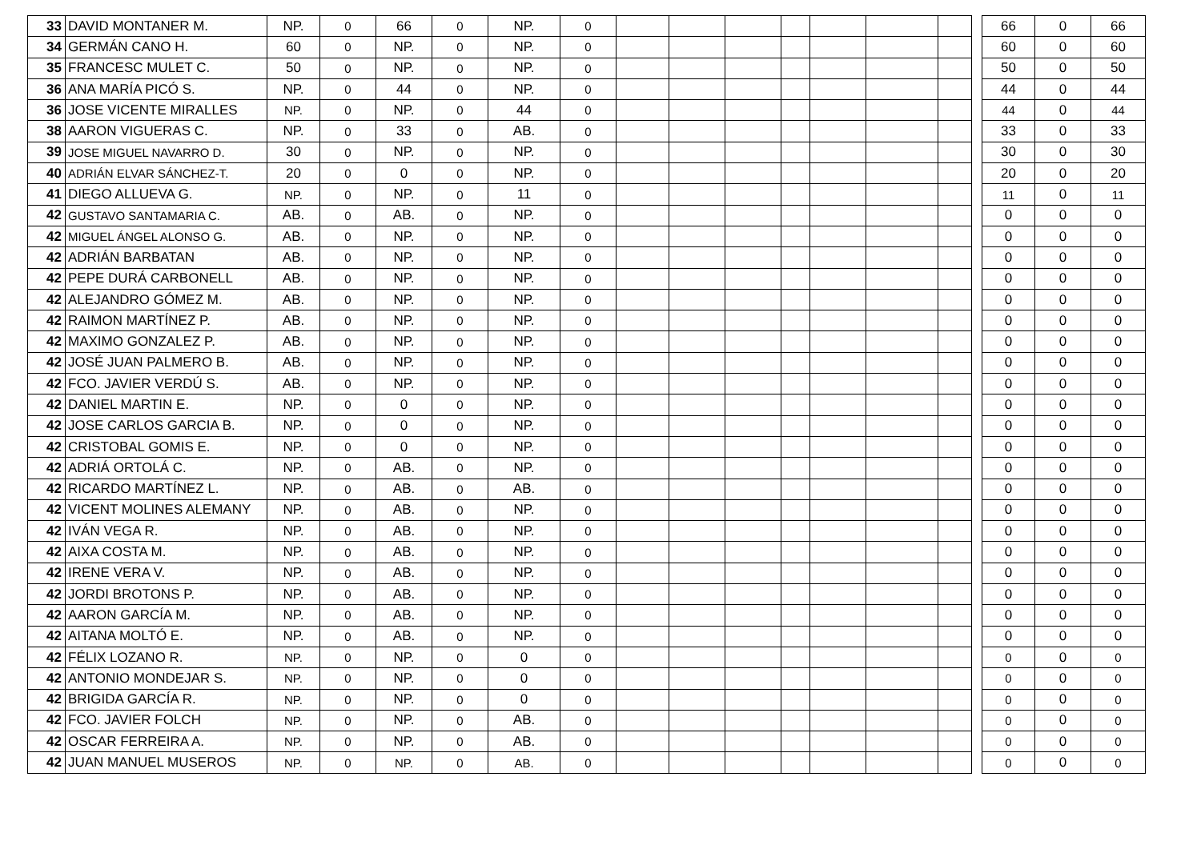| 33 | DAVID MONTANER M. | NP. | 0 | 66 | 0 | NP. | 0 | | | | | | | | | 66 | 0 | 66 |
| 34 | GERMÁN CANO H. | 60 | 0 | NP. | 0 | NP. | 0 | | | | | | | | | 60 | 0 | 60 |
| 35 | FRANCESC MULET C. | 50 | 0 | NP. | 0 | NP. | 0 | | | | | | | | | 50 | 0 | 50 |
| 36 | ANA MARÍA PICÓ S. | NP. | 0 | 44 | 0 | NP. | 0 | | | | | | | | | 44 | 0 | 44 |
| 36 | JOSE VICENTE MIRALLES | NP. | 0 | NP. | 0 | 44 | 0 | | | | | | | | | 44 | 0 | 44 |
| 38 | AARON VIGUERAS C. | NP. | 0 | 33 | 0 | AB. | 0 | | | | | | | | | 33 | 0 | 33 |
| 39 | JOSE MIGUEL NAVARRO D. | 30 | 0 | NP. | 0 | NP. | 0 | | | | | | | | | 30 | 0 | 30 |
| 40 | ADRIÁN ELVAR SÁNCHEZ-T. | 20 | 0 | 0 | 0 | NP. | 0 | | | | | | | | | 20 | 0 | 20 |
| 41 | DIEGO ALLUEVA G. | NP. | 0 | NP. | 0 | 11 | 0 | | | | | | | | | 11 | 0 | 11 |
| 42 | GUSTAVO SANTAMARIA C. | AB. | 0 | AB. | 0 | NP. | 0 | | | | | | | | | 0 | 0 | 0 |
| 42 | MIGUEL ÁNGEL ALONSO G. | AB. | 0 | NP. | 0 | NP. | 0 | | | | | | | | | 0 | 0 | 0 |
| 42 | ADRIÁN BARBATAN | AB. | 0 | NP. | 0 | NP. | 0 | | | | | | | | | 0 | 0 | 0 |
| 42 | PEPE DURÁ CARBONELL | AB. | 0 | NP. | 0 | NP. | 0 | | | | | | | | | 0 | 0 | 0 |
| 42 | ALEJANDRO GÓMEZ M. | AB. | 0 | NP. | 0 | NP. | 0 | | | | | | | | | 0 | 0 | 0 |
| 42 | RAIMON MARTÍNEZ P. | AB. | 0 | NP. | 0 | NP. | 0 | | | | | | | | | 0 | 0 | 0 |
| 42 | MAXIMO GONZALEZ P. | AB. | 0 | NP. | 0 | NP. | 0 | | | | | | | | | 0 | 0 | 0 |
| 42 | JOSÉ JUAN PALMERO B. | AB. | 0 | NP. | 0 | NP. | 0 | | | | | | | | | 0 | 0 | 0 |
| 42 | FCO. JAVIER VERDÚ S. | AB. | 0 | NP. | 0 | NP. | 0 | | | | | | | | | 0 | 0 | 0 |
| 42 | DANIEL MARTIN E. | NP. | 0 | 0 | 0 | NP. | 0 | | | | | | | | | 0 | 0 | 0 |
| 42 | JOSE CARLOS GARCIA B. | NP. | 0 | 0 | 0 | NP. | 0 | | | | | | | | | 0 | 0 | 0 |
| 42 | CRISTOBAL GOMIS E. | NP. | 0 | 0 | 0 | NP. | 0 | | | | | | | | | 0 | 0 | 0 |
| 42 | ADRIÁ ORTOLÁ C. | NP. | 0 | AB. | 0 | NP. | 0 | | | | | | | | | 0 | 0 | 0 |
| 42 | RICARDO MARTÍNEZ L. | NP. | 0 | AB. | 0 | AB. | 0 | | | | | | | | | 0 | 0 | 0 |
| 42 | VICENT MOLINES ALEMANY | NP. | 0 | AB. | 0 | NP. | 0 | | | | | | | | | 0 | 0 | 0 |
| 42 | IVÁN VEGA R. | NP. | 0 | AB. | 0 | NP. | 0 | | | | | | | | | 0 | 0 | 0 |
| 42 | AIXA COSTA M. | NP. | 0 | AB. | 0 | NP. | 0 | | | | | | | | | 0 | 0 | 0 |
| 42 | IRENE VERA V. | NP. | 0 | AB. | 0 | NP. | 0 | | | | | | | | | 0 | 0 | 0 |
| 42 | JORDI BROTONS P. | NP. | 0 | AB. | 0 | NP. | 0 | | | | | | | | | 0 | 0 | 0 |
| 42 | AARON GARCÍA M. | NP. | 0 | AB. | 0 | NP. | 0 | | | | | | | | | 0 | 0 | 0 |
| 42 | AITANA MOLTÓ E. | NP. | 0 | AB. | 0 | NP. | 0 | | | | | | | | | 0 | 0 | 0 |
| 42 | FÉLIX LOZANO R. | NP. | 0 | NP. | 0 | 0 | 0 | | | | | | | | | 0 | 0 | 0 |
| 42 | ANTONIO MONDEJAR S. | NP. | 0 | NP. | 0 | 0 | 0 | | | | | | | | | 0 | 0 | 0 |
| 42 | BRIGIDA GARCÍA R. | NP. | 0 | NP. | 0 | 0 | 0 | | | | | | | | | 0 | 0 | 0 |
| 42 | FCO. JAVIER FOLCH | NP. | 0 | NP. | 0 | AB. | 0 | | | | | | | | | 0 | 0 | 0 |
| 42 | OSCAR FERREIRA A. | NP. | 0 | NP. | 0 | AB. | 0 | | | | | | | | | 0 | 0 | 0 |
| 42 | JUAN MANUEL MUSEROS | NP. | 0 | NP. | 0 | AB. | 0 | | | | | | | | | 0 | 0 | 0 |